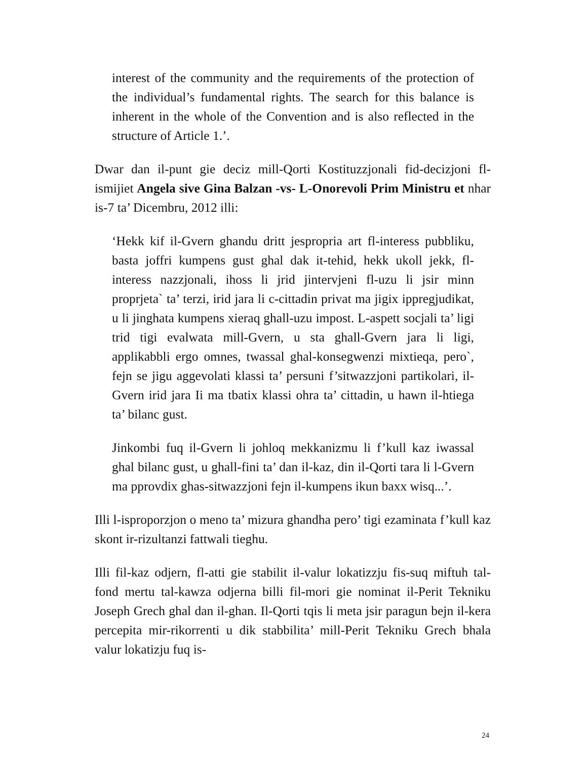interest of the community and the requirements of the protection of the individual’s fundamental rights. The search for this balance is inherent in the whole of the Convention and is also reflected in the structure of Article 1.’.
Dwar dan il-punt gie deciz mill-Qorti Kostituzzjonali fid-decizjoni fl-ismijiet Angela sive Gina Balzan -vs- L-Onorevoli Prim Ministru et nhar is-7 ta’ Dicembru, 2012 illi:
‘Hekk kif il-Gvern ghandu dritt jespropria art fl-interess pubbliku, basta joffri kumpens gust ghal dak it-tehid, hekk ukoll jekk, fl-interess nazzjonali, ihoss li jrid jintervjeni fl-uzu li jsir minn proprjeta` ta’ terzi, irid jara li c-cittadin privat ma jigix ippregjudikat, u li jinghata kumpens xieraq ghall-uzu impost. L-aspett socjali ta’ ligi trid tigi evalwata mill-Gvern, u sta ghall-Gvern jara li ligi, applikabbli ergo omnes, twassal ghal-konsegwenzi mixtieqa, pero`, fejn se jigu aggevolati klassi ta’ persuni f’sitwazzjoni partikolari, il-Gvern irid jara Ii ma tbatix klassi ohra ta’ cittadin, u hawn il-htiega ta’ bilanc gust.
Jinkombi fuq il-Gvern li johloq mekkanizmu li f’kull kaz iwassal ghal bilanc gust, u ghall-fini ta’ dan il-kaz, din il-Qorti tara li l-Gvern ma pprovdix ghas-sitwazzjoni fejn il-kumpens ikun baxx wisq...’.
Illi l-isproporzjon o meno ta’ mizura ghandha pero’ tigi ezaminata f’kull kaz skont ir-rizultanzi fattwali tieghu.
Illi fil-kaz odjern, fl-atti gie stabilit il-valur lokatizzju fis-suq miftuh tal-fond mertu tal-kawza odjerna billi fil-mori gie nominat il-Perit Tekniku Joseph Grech ghal dan il-ghan. Il-Qorti tqis li meta jsir paragun bejn il-kera percepita mir-rikorrenti u dik stabbilita’ mill-Perit Tekniku Grech bhala valur lokatizju fuq is-
24